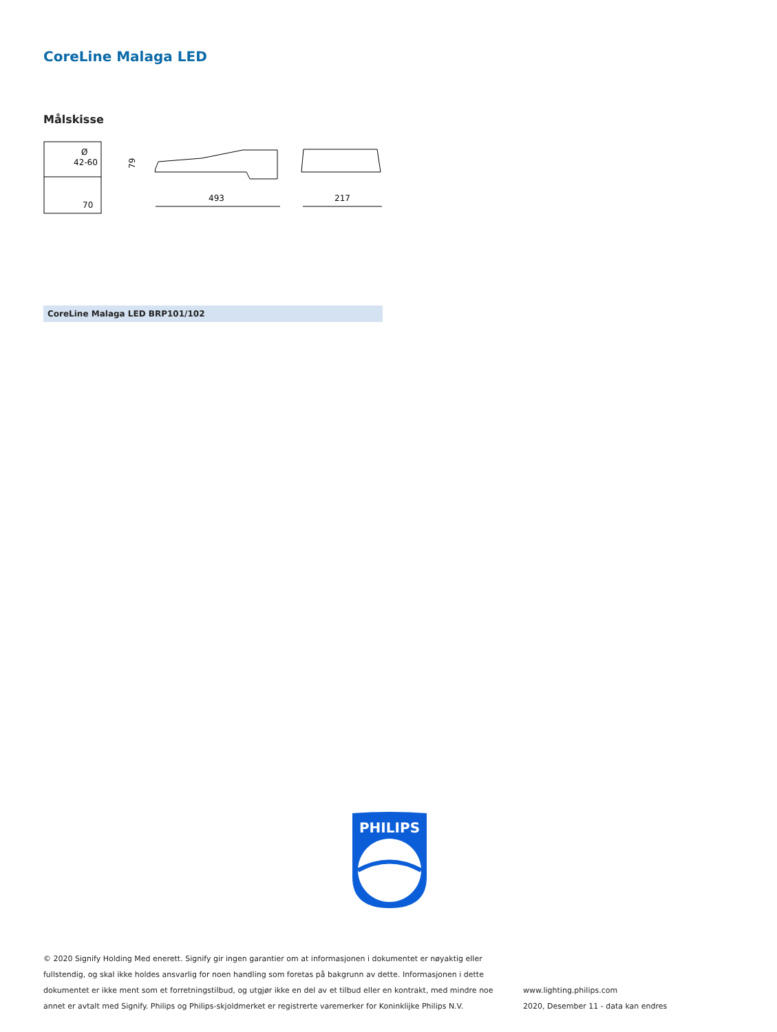CoreLine Malaga LED
Målskisse
Ø
42-60
70
79
493
217
CoreLine Malaga LED BRP101/102
PHILIPS
© 2020 Signify Holding Med enerett. Signify gir ingen garantier om at informasjonen i dokumentet er nøyaktig eller fullstendig, og skal ikke holdes ansvarlig for noen handling som foretas på bakgrunn av dette. Informasjonen i dette dokumentet er ikke ment som et forretningstilbud, og utgjør ikke en del av et tilbud eller en kontrakt, med mindre noe annet er avtalt med Signify. Philips og Philips-skjoldmerket er registrerte varemerker for Koninklijke Philips N.V.
www.lighting.philips.com
2020, Desember 11 - data kan endres